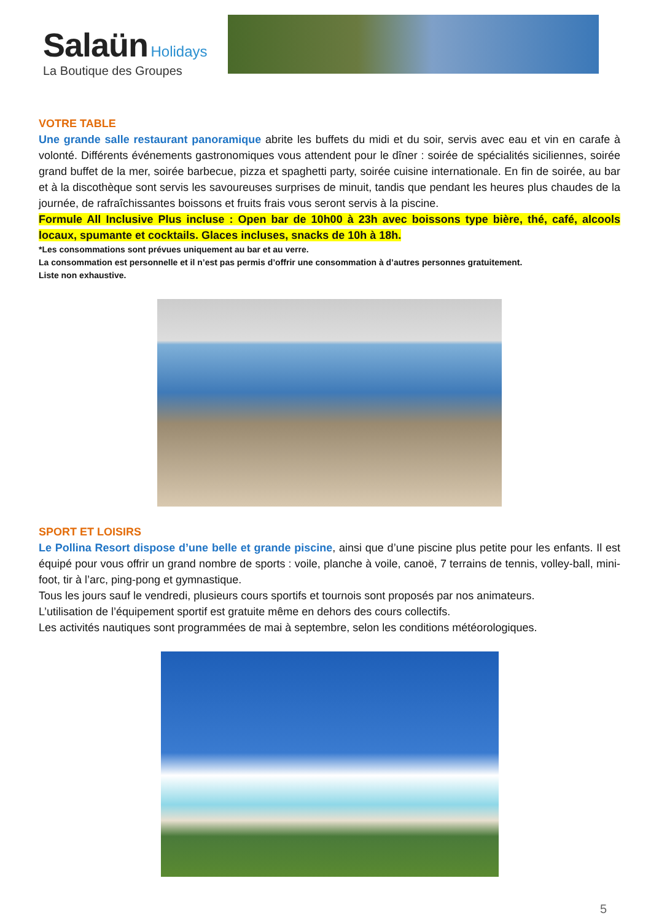Salaün Holidays
La Boutique des Groupes
VOTRE TABLE
Une grande salle restaurant panoramique abrite les buffets du midi et du soir, servis avec eau et vin en carafe à volonté. Différents événements gastronomiques vous attendent pour le dîner : soirée de spécialités siciliennes, soirée grand buffet de la mer, soirée barbecue, pizza et spaghetti party, soirée cuisine internationale. En fin de soirée, au bar et à la discothèque sont servis les savoureuses surprises de minuit, tandis que pendant les heures plus chaudes de la journée, de rafraîchissantes boissons et fruits frais vous seront servis à la piscine.
Formule All Inclusive Plus incluse : Open bar de 10h00 à 23h avec boissons type bière, thé, café, alcools locaux, spumante et cocktails. Glaces incluses, snacks de 10h à 18h.
*Les consommations sont prévues uniquement au bar et au verre.
La consommation est personnelle et il n’est pas permis d’offrir une consommation à d’autres personnes gratuitement.
Liste non exhaustive.
SPORT ET LOISIRS
Le Pollina Resort dispose d’une belle et grande piscine, ainsi que d’une piscine plus petite pour les enfants. Il est équipé pour vous offrir un grand nombre de sports : voile, planche à voile, canoë, 7 terrains de tennis, volley-ball, mini-foot, tir à l’arc, ping-pong et gymnastique.
Tous les jours sauf le vendredi, plusieurs cours sportifs et tournois sont proposés par nos animateurs.
L’utilisation de l’équipement sportif est gratuite même en dehors des cours collectifs.
Les activités nautiques sont programmées de mai à septembre, selon les conditions météorologiques.
5